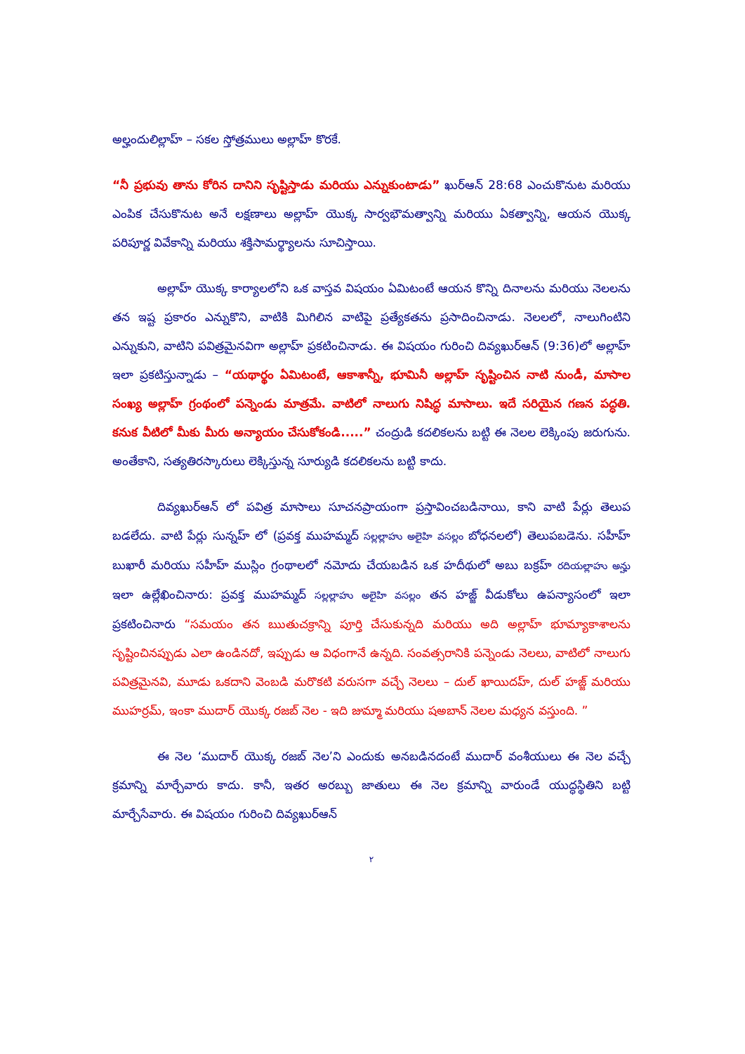అల్హందులిల్లాహ్ – సకల స్తోత్రములు అల్లాహ్ కొరకే.
“నీ ప్రభువు తాను కోరిన దానిని సృష్టిస్తాడు మరియు ఎన్నుకుంటాడు” ఖుర్ఆన్ 28:68 ఎంచుకొనుట మరియు ఎంపిక చేసుకొనుట అనే లక్షణాలు అల్లాహ్ యొక్క సార్వభౌమత్వాన్ని మరియు ఏకత్వాన్ని, ఆయన యొక్క పరిపూర్ణ వివేకాన్ని మరియు శక్తిసామర్థ్యాలను సూచిస్తాయి.
అల్లాహ్ యొక్క కార్యాలలోని ఒక వాస్తవ విషయం ఏమిటంటే ఆయన కొన్ని దినాలను మరియు నెలలను తన ఇష్ట ప్రకారం ఎన్నుకొని, వాటికి మిగిలిన వాటిపై ప్రత్యేకతను ప్రసాదించినాడు. నెలలలో, నాలుగింటిని ఎన్నుకుని, వాటిని పవిత్రమైనవిగా అల్లాహ్ ప్రకటించినాడు. ఈ విషయం గురించి దివ్యఖుర్ఆన్ (9:36)లో అల్లాహ్ ఇలా ప్రకటిస్తున్నాడు – “యథార్థం ఏమిటంటే, ఆకాశాన్నీ, భూమినీ అల్లాహ్ సృష్టించిన నాటి నుండీ, మాసాల సంఖ్య అల్లాహ్ గ్రంథంలో పన్నెండు మాత్రమే. వాటిలో నాలుగు నిషిద్ధ మాసాలు. ఇదే సరియైన గణన పద్ధతి. కనుక వీటిలో మీకు మీరు అన్యాయం చేసుకోకండి.....” చంద్రుడి కదలికలను బట్టి ఈ నెలల లెక్కింపు జరుగును. అంతేకాని, సత్యతిరస్కారులు లెక్కిస్తున్న సూర్యుడి కదలికలను బట్టి కాదు.
దివ్యఖుర్ఆన్ లో పవిత్ర మాసాలు సూచనప్రాయంగా ప్రస్తావించబడినాయి, కాని వాటి పేర్లు తెలుప బడలేదు. వాటి పేర్లు సున్నహ్ లో (ప్రవక్త ముహమ్మద్ సల్లల్లాహు అలైహి వసల్లం బోధనలలో) తెలుపబడెను. సహీహ్ బుఖారీ మరియు సహీహ్ ముస్లిం గ్రంథాలలో నమోదు చేయబడిన ఒక హదీథులో అబు బక్రహ్ రదియల్లాహు అన్హు ఇలా ఉల్లేఖించినారు: ప్రవక్త ముహమ్మద్ సల్లల్లాహు అలైహి వసల్లం తన హజ్జ్ వీడుకోలు ఉపన్యాసంలో ఇలా ప్రకటించినారు “సమయం తన ఋతుచక్రాన్ని పూర్తి చేసుకున్నది మరియు అది అల్లాహ్ భూమ్యాకాశాలను సృష్టించినప్పుడు ఎలా ఉండినదో, ఇప్పుడు ఆ విధంగానే ఉన్నది. సంవత్సరానికి పన్నెండు నెలలు, వాటిలో నాలుగు పవిత్రమైనవి, మూడు ఒకదాని వెంబడి మరొకటి వరుసగా వచ్చే నెలలు – దుల్ ఖాయిదహ్, దుల్ హజ్జ్ మరియు ముహర్రమ్, ఇంకా ముదార్ యొక్క రజబ్ నెల - ఇది జుమ్మా మరియు షఅబాన్ నెలల మధ్యన వస్తుంది. ”
ఈ నెల ‘ముదార్ యొక్క రజబ్ నెల’ని ఎందుకు అనబడినదంటే ముదార్ వంశీయులు ఈ నెల వచ్చే క్రమాన్ని మార్చేవారు కాదు. కానీ, ఇతర అరబ్బు జాతులు ఈ నెల క్రమాన్ని వారుండే యుద్ధస్థితిని బట్టి మార్చేసేవారు. ఈ విషయం గురించి దివ్యఖుర్ఆన్
٢